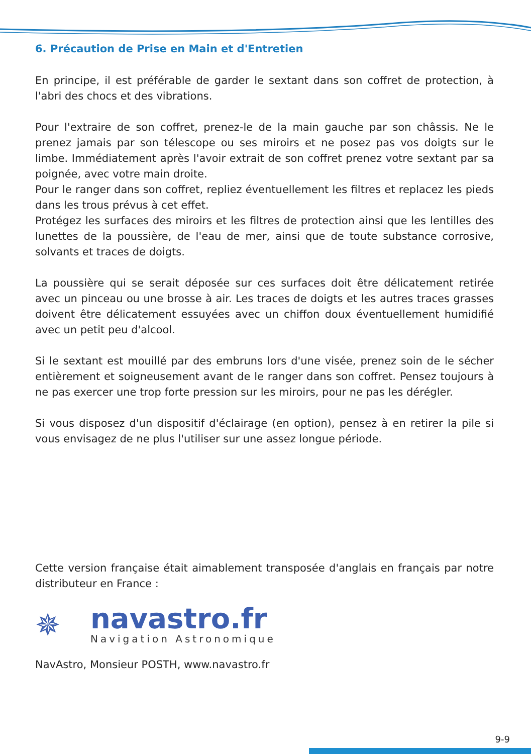6. Précaution de Prise en Main et d'Entretien
En principe, il est préférable de garder le sextant dans son coffret de protection, à l'abri des chocs et des vibrations.
Pour l'extraire de son coffret, prenez-le de la main gauche par son châssis. Ne le prenez jamais par son télescope ou ses miroirs et ne posez pas vos doigts sur le limbe. Immédiatement après l'avoir extrait de son coffret prenez votre sextant par sa poignée, avec votre main droite.
Pour le ranger dans son coffret, repliez éventuellement les filtres et replacez les pieds dans les trous prévus à cet effet.
Protégez les surfaces des miroirs et les filtres de protection ainsi que les lentilles des lunettes de la poussière, de l'eau de mer, ainsi que de toute substance corrosive, solvants et traces de doigts.
La poussière qui se serait déposée sur ces surfaces doit être délicatement retirée avec un pinceau ou une brosse à air. Les traces de doigts et les autres traces grasses doivent être délicatement essuyées avec un chiffon doux éventuellement humidifié avec un petit peu d'alcool.
Si le sextant est mouillé par des embruns lors d'une visée, prenez soin de le sécher entièrement et soigneusement avant de le ranger dans son coffret. Pensez toujours à ne pas exercer une trop forte pression sur les miroirs, pour ne pas les dérégler.
Si vous disposez d'un dispositif d'éclairage (en option), pensez à en retirer la pile si vous envisagez de ne plus l'utiliser sur une assez longue période.
Cette version française était aimablement transposée d'anglais en français par notre distributeur en France :
✵
navastro.fr
Navigation Astronomique
NavAstro, Monsieur POSTH, www.navastro.fr
9-9